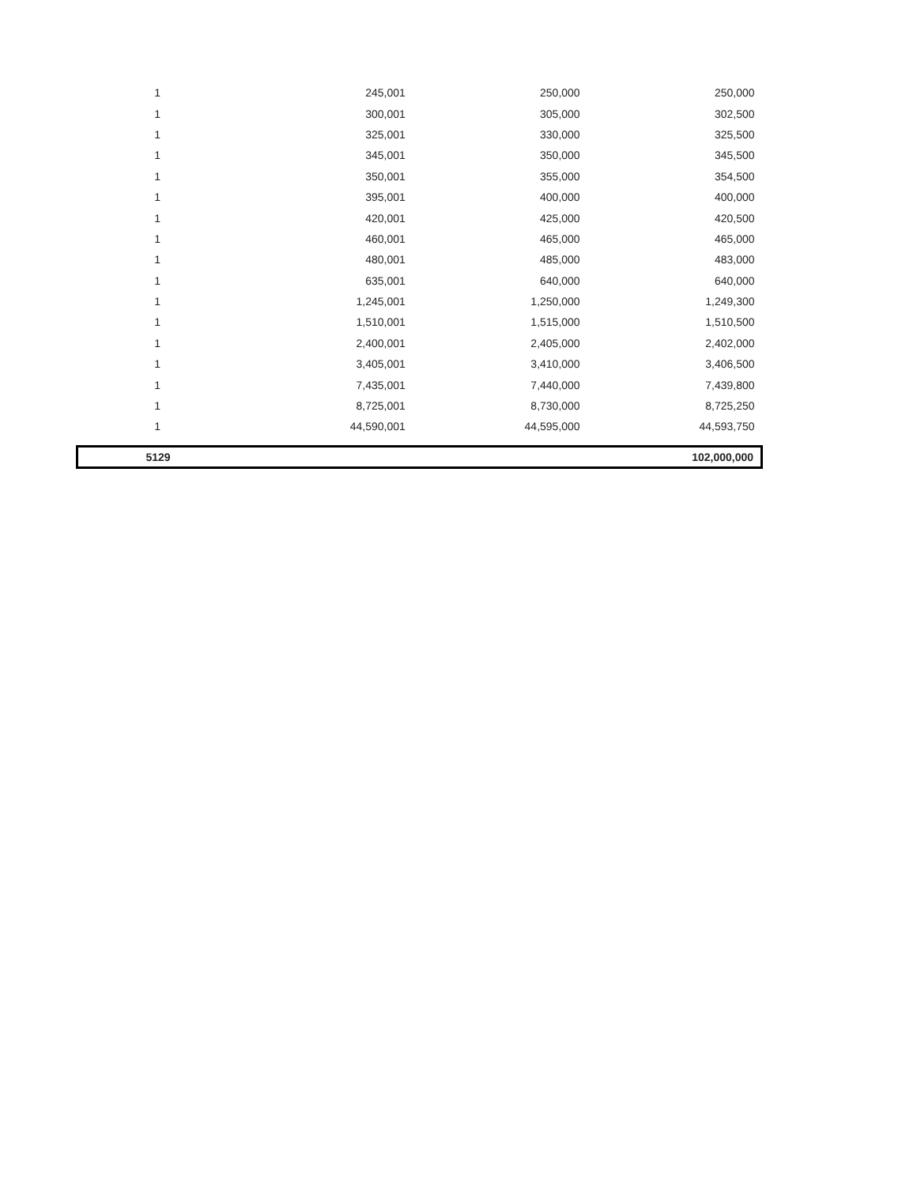| 1 | 245,001 | 250,000 | 250,000 |
| 1 | 300,001 | 305,000 | 302,500 |
| 1 | 325,001 | 330,000 | 325,500 |
| 1 | 345,001 | 350,000 | 345,500 |
| 1 | 350,001 | 355,000 | 354,500 |
| 1 | 395,001 | 400,000 | 400,000 |
| 1 | 420,001 | 425,000 | 420,500 |
| 1 | 460,001 | 465,000 | 465,000 |
| 1 | 480,001 | 485,000 | 483,000 |
| 1 | 635,001 | 640,000 | 640,000 |
| 1 | 1,245,001 | 1,250,000 | 1,249,300 |
| 1 | 1,510,001 | 1,515,000 | 1,510,500 |
| 1 | 2,400,001 | 2,405,000 | 2,402,000 |
| 1 | 3,405,001 | 3,410,000 | 3,406,500 |
| 1 | 7,435,001 | 7,440,000 | 7,439,800 |
| 1 | 8,725,001 | 8,730,000 | 8,725,250 |
| 1 | 44,590,001 | 44,595,000 | 44,593,750 |
| 5129 | | | 102,000,000 |